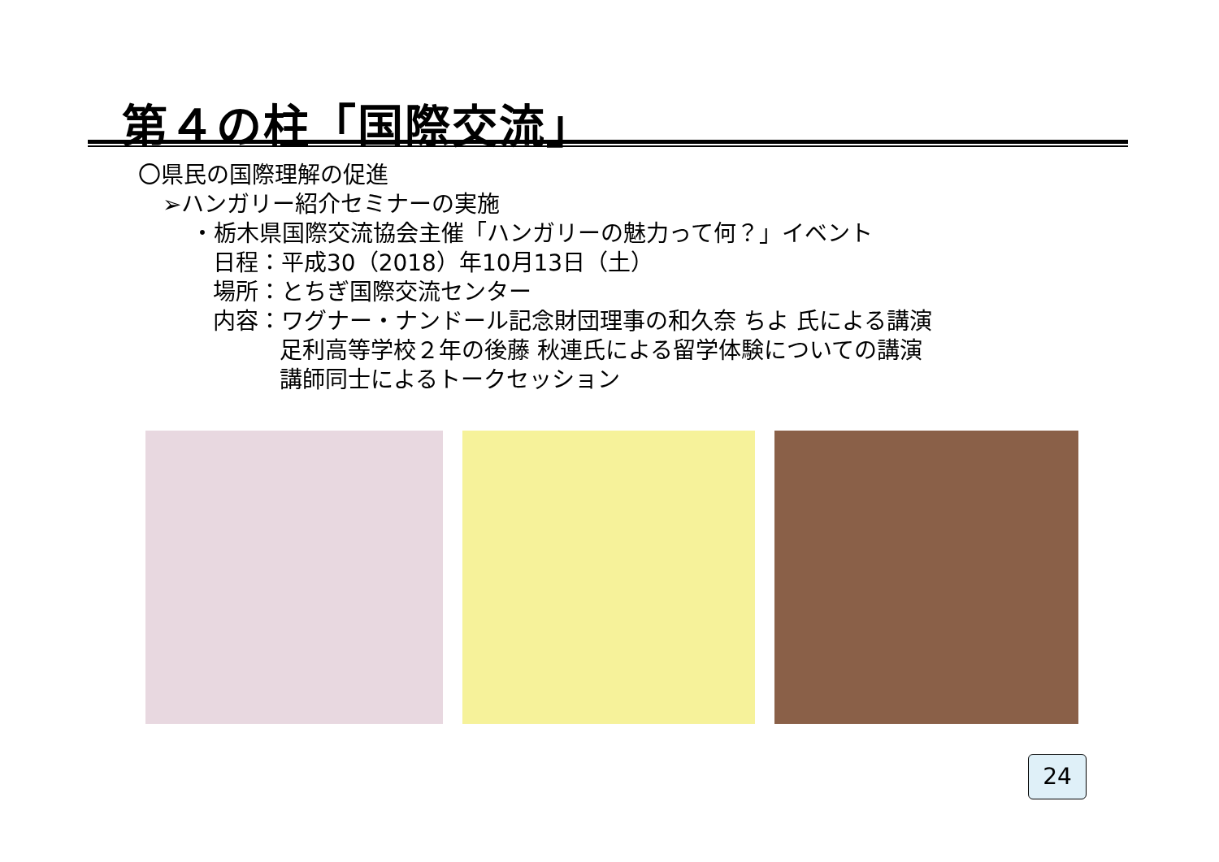第４の柱「国際交流」
〇県民の国際理解の促進
➢ハンガリー紹介セミナーの実施
・栃木県国際交流協会主催「ハンガリーの魅力って何？」イベント
日程：平成30（2018）年10月13日（土）
場所：とちぎ国際交流センター
内容：ワグナー・ナンドール記念財団理事の和久奈 ちよ 氏による講演
足利高等学校２年の後藤 秋連氏による留学体験についての講演
講師同士によるトークセッション
24